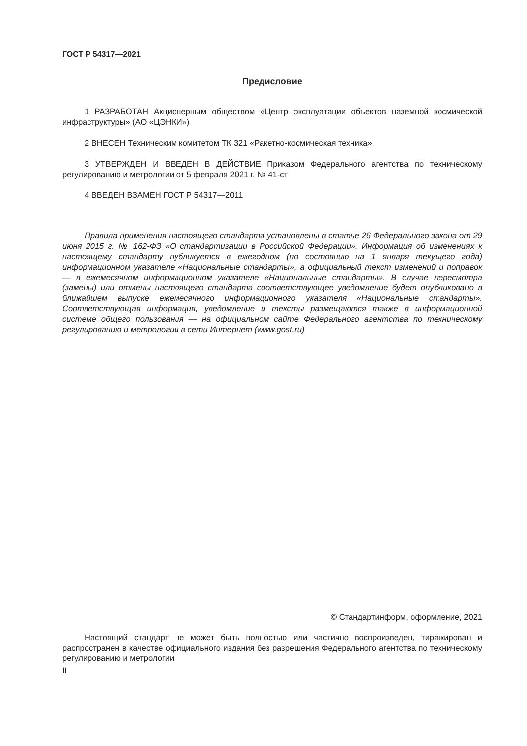ГОСТ Р 54317—2021
Предисловие
1 РАЗРАБОТАН Акционерным обществом «Центр эксплуатации объектов наземной космической инфраструктуры» (АО «ЦЭНКИ»)
2 ВНЕСЕН Техническим комитетом ТК 321 «Ракетно-космическая техника»
3 УТВЕРЖДЕН И ВВЕДЕН В ДЕЙСТВИЕ Приказом Федерального агентства по техническому регулированию и метрологии от 5 февраля 2021 г. № 41-ст
4 ВВЕДЕН ВЗАМЕН ГОСТ Р 54317—2011
Правила применения настоящего стандарта установлены в статье 26 Федерального закона от 29 июня 2015 г. № 162-ФЗ «О стандартизации в Российской Федерации». Информация об изменениях к настоящему стандарту публикуется в ежегодном (по состоянию на 1 января текущего года) информационном указателе «Национальные стандарты», а официальный текст изменений и поправок — в ежемесячном информационном указателе «Национальные стандарты». В случае пересмотра (замены) или отмены настоящего стандарта соответствующее уведомление будет опубликовано в ближайшем выпуске ежемесячного информационного указателя «Национальные стандарты». Соответствующая информация, уведомление и тексты размещаются также в информационной системе общего пользования — на официальном сайте Федерального агентства по техническому регулированию и метрологии в сети Интернет (www.gost.ru)
© Стандартинформ, оформление, 2021
Настоящий стандарт не может быть полностью или частично воспроизведен, тиражирован и распространен в качестве официального издания без разрешения Федерального агентства по техническому регулированию и метрологии
II